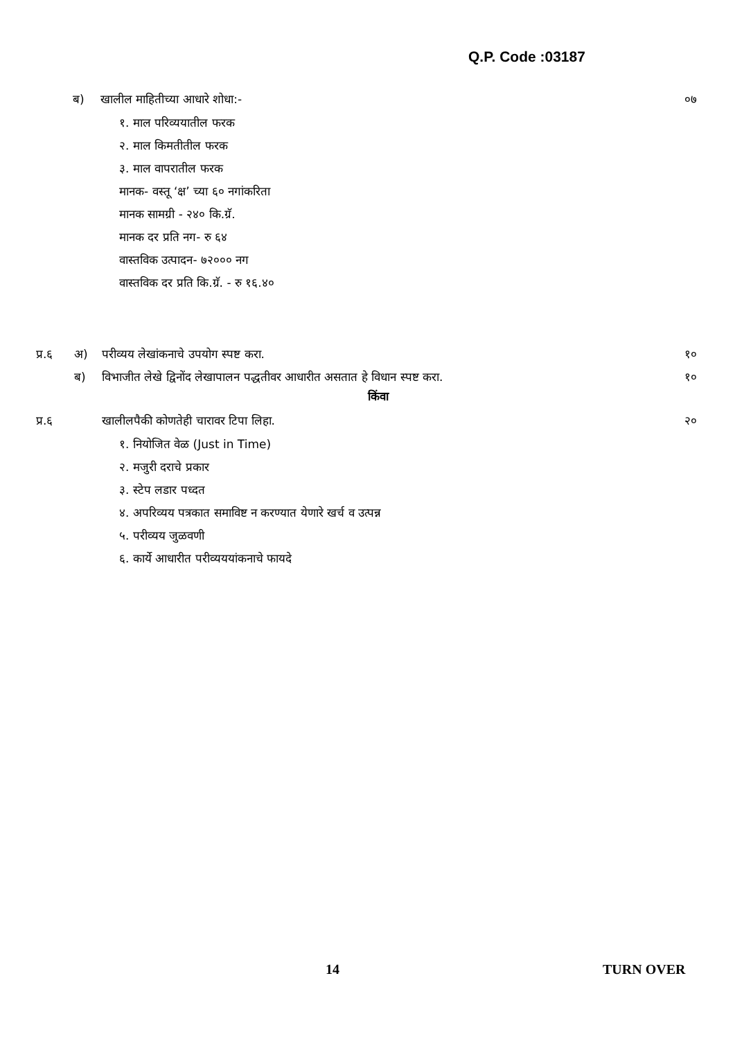Q.P. Code :03187
ब) खालील माहितीच्या आधारे शोधा:- ०७
१. माल परिव्ययातील फरक
२. माल किमतीतील फरक
३. माल वापरातील फरक
मानक- वस्तू ‘क्ष’ च्या ६० नगांकरिता
मानक सामग्री - २४० कि.ग्रॅ.
मानक दर प्रति नग- रु ६४
वास्तविक उत्पादन- ७२००० नग
वास्तविक दर प्रति कि.ग्रॅ. - रु १६.४०
प्र.६ अ) परीव्यय लेखांकनाचे उपयोग स्पष्ट करा. १०
ब) विभाजीत लेखे द्विनोंद लेखापालन पद्धतीवर आधारीत असतात हे विधान स्पष्ट करा. १०
किंवा
प्र.६ खालीलपैकी कोणतेही चारावर टिपा लिहा. २०
१. नियोजित वेळ (Just in Time)
२. मजुरी दराचे प्रकार
३. स्टेप लडार पध्दत
४. अपरिव्यय पत्रकात समाविष्ट न करण्यात येणारे खर्च व उत्पन्न
५. परीव्यय जुळवणी
६. कार्ये आधारीत परीव्यययांकनाचे फायदे
14 TURN OVER